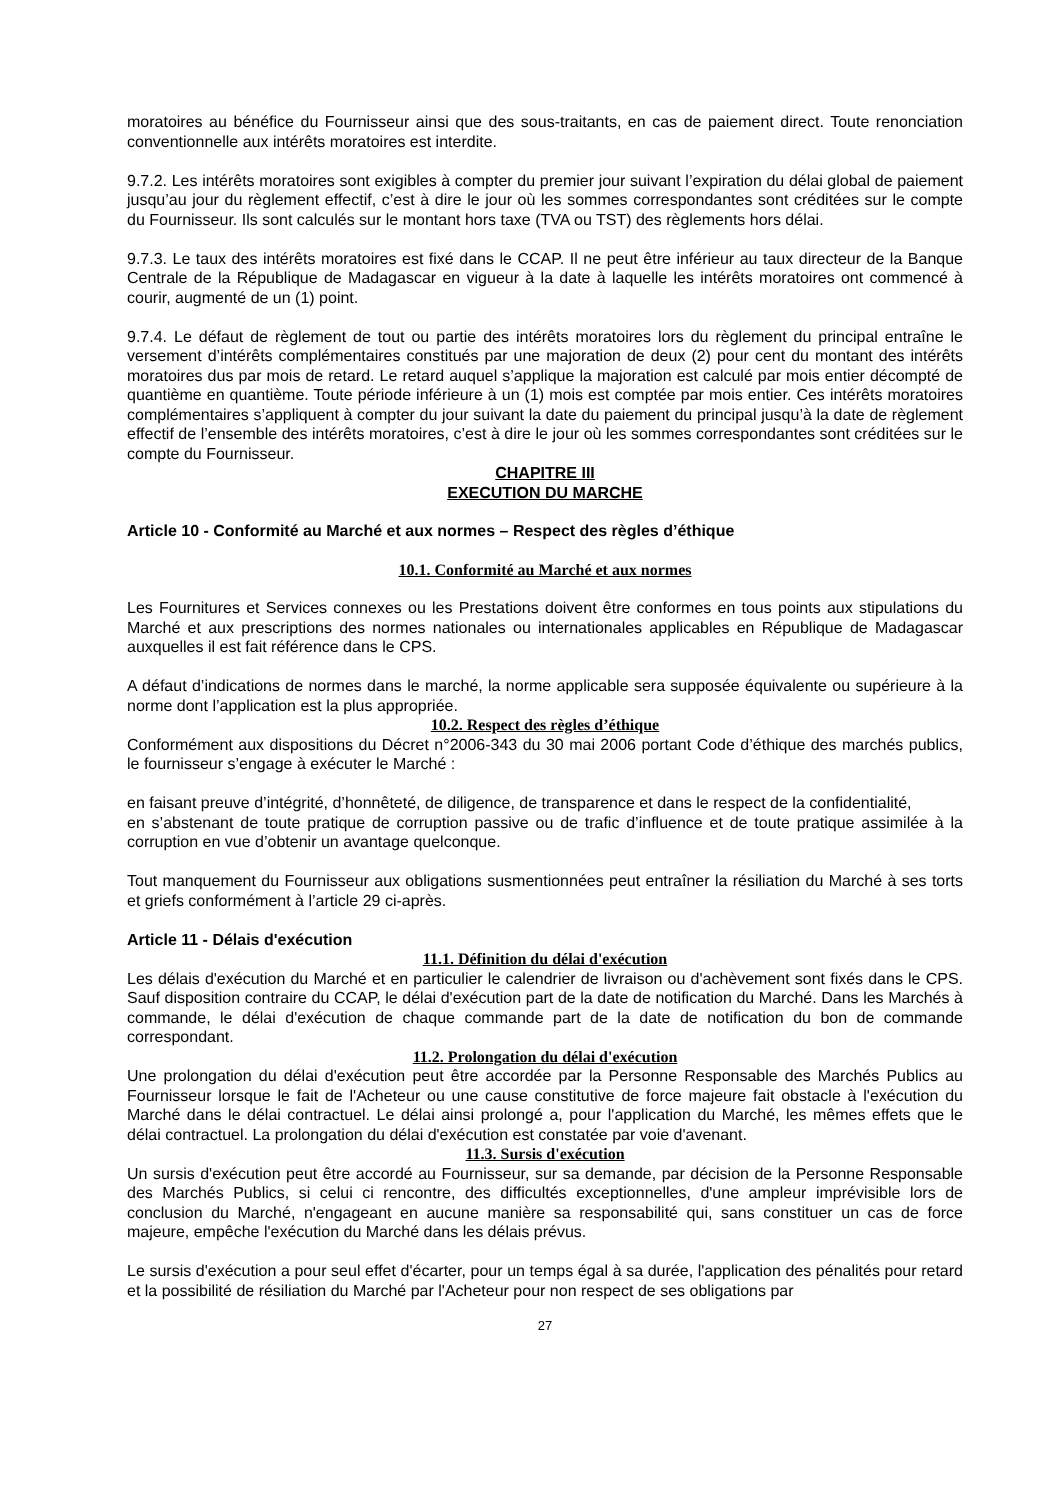moratoires au bénéfice du Fournisseur ainsi que des sous-traitants, en cas de paiement direct. Toute renonciation conventionnelle aux intérêts moratoires est interdite.
9.7.2. Les intérêts moratoires sont exigibles à compter du premier jour suivant l’expiration du délai global de paiement jusqu’au jour du règlement effectif, c’est à dire le jour où les sommes correspondantes sont créditées sur le compte du Fournisseur. Ils sont calculés sur le montant hors taxe (TVA ou TST) des règlements hors délai.
9.7.3. Le taux des intérêts moratoires est fixé dans le CCAP. Il ne peut être inférieur au taux directeur de la Banque Centrale de la République de Madagascar en vigueur à la date à laquelle les intérêts moratoires ont commencé à courir, augmenté de un (1) point.
9.7.4. Le défaut de règlement de tout ou partie des intérêts moratoires lors du règlement du principal entraîne le versement d’intérêts complémentaires constitués par une majoration de deux (2) pour cent du montant des intérêts moratoires dus par mois de retard. Le retard auquel s’applique la majoration est calculé par mois entier décompté de quantième en quantième. Toute période inférieure à un (1) mois est comptée par mois entier. Ces intérêts moratoires complémentaires s’appliquent à compter du jour suivant la date du paiement du principal jusqu’à la date de règlement effectif de l’ensemble des intérêts moratoires, c’est à dire le jour où les sommes correspondantes sont créditées sur le compte du Fournisseur.
CHAPITRE III
EXECUTION DU MARCHE
Article 10 - Conformité au Marché et aux normes – Respect des règles d’éthique
10.1. Conformité au Marché et aux normes
Les Fournitures et Services connexes ou les Prestations doivent être conformes en tous points aux stipulations du Marché et aux prescriptions des normes nationales ou internationales applicables en République de Madagascar auxquelles il est fait référence dans le CPS.
A défaut d’indications de normes dans le marché, la norme applicable sera supposée équivalente ou supérieure à la norme dont l’application est la plus appropriée.
10.2. Respect des règles d’éthique
Conformément aux dispositions du Décret n°2006-343 du 30 mai 2006 portant Code d’éthique des marchés publics, le fournisseur s’engage à exécuter le Marché :
en faisant preuve d’intégrité, d’honnêteté, de diligence, de transparence et dans le respect de la confidentialité,
en s’abstenant de toute pratique de corruption passive ou de trafic d’influence et de toute pratique assimilée à la corruption en vue d’obtenir un avantage quelconque.
Tout manquement du Fournisseur aux obligations susmentionnées peut entraîner la résiliation du Marché à ses torts et griefs conformément à l’article 29 ci-après.
Article 11 - Délais d'exécution
11.1. Définition du délai d'exécution
Les délais d'exécution du Marché et en particulier le calendrier de livraison ou d'achèvement sont fixés dans le CPS. Sauf disposition contraire du CCAP, le délai d'exécution part de la date de notification du Marché. Dans les Marchés à commande, le délai d'exécution de chaque commande part de la date de notification du bon de commande correspondant.
11.2. Prolongation du délai d'exécution
Une prolongation du délai d'exécution peut être accordée par la Personne Responsable des Marchés Publics au Fournisseur lorsque le fait de l'Acheteur ou une cause constitutive de force majeure fait obstacle à l'exécution du Marché dans le délai contractuel. Le délai ainsi prolongé a, pour l'application du Marché, les mêmes effets que le délai contractuel. La prolongation du délai d'exécution est constatée par voie d'avenant.
11.3. Sursis d'exécution
Un sursis d'exécution peut être accordé au Fournisseur, sur sa demande, par décision de la Personne Responsable des Marchés Publics, si celui ci rencontre, des difficultés exceptionnelles, d'une ampleur imprévisible lors de conclusion du Marché, n'engageant en aucune manière sa responsabilité qui, sans constituer un cas de force majeure, empêche l'exécution du Marché dans les délais prévus.
Le sursis d'exécution a pour seul effet d'écarter, pour un temps égal à sa durée, l'application des pénalités pour retard et la possibilité de résiliation du Marché par l'Acheteur pour non respect de ses obligations par
27